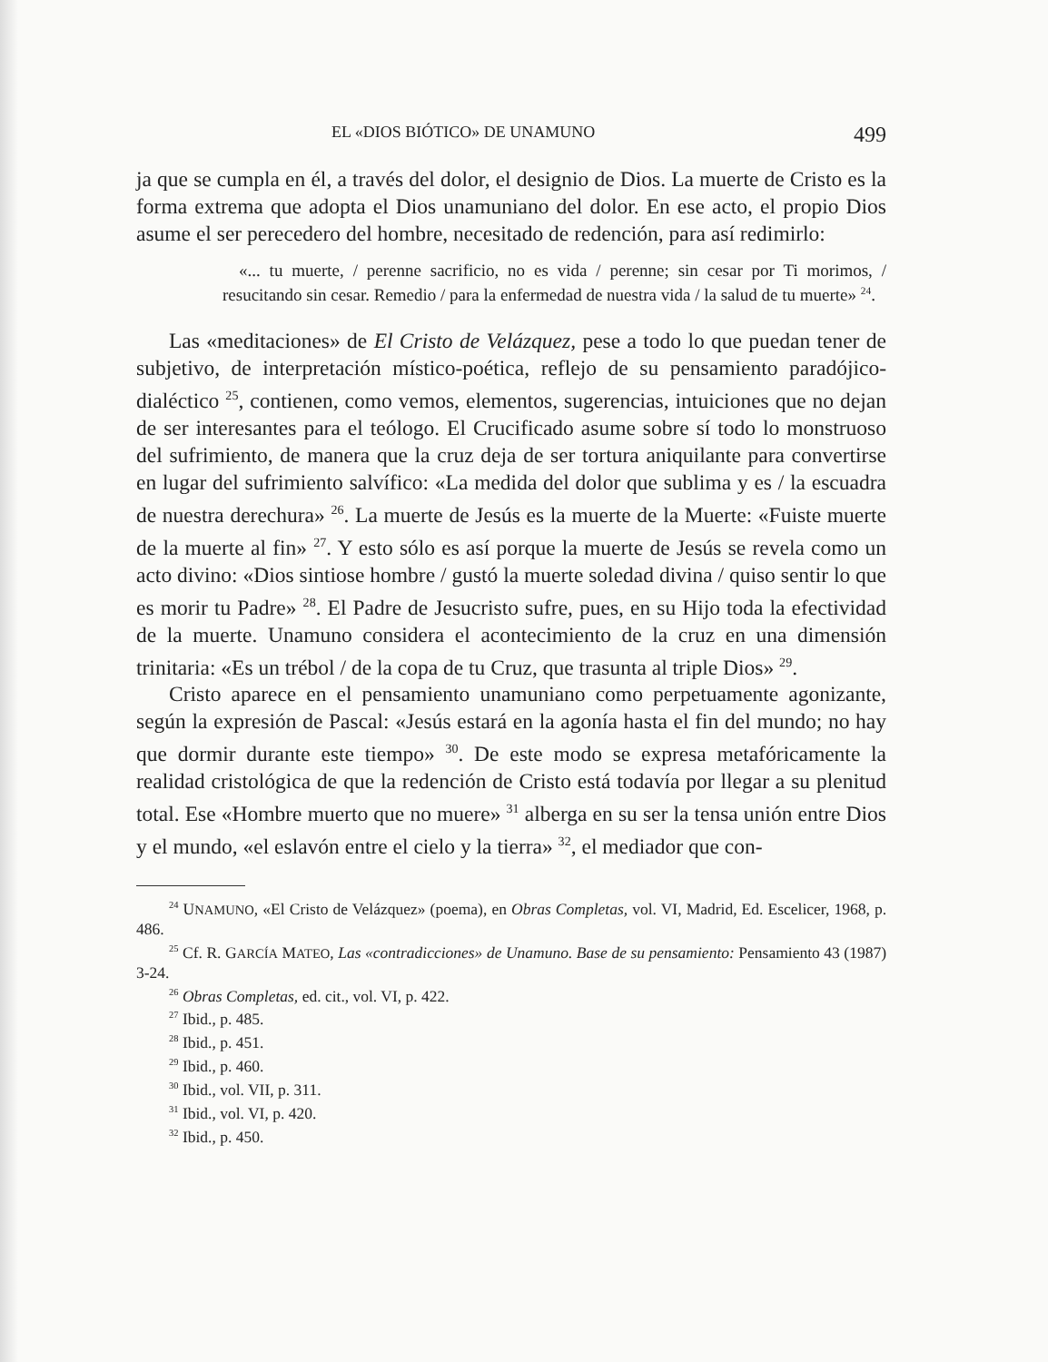EL «DIOS BIÓTICO» DE UNAMUNO 499
ja que se cumpla en él, a través del dolor, el designio de Dios. La muerte de Cristo es la forma extrema que adopta el Dios unamuniano del dolor. En ese acto, el propio Dios asume el ser perecedero del hombre, necesitado de redención, para así redimirlo:
«... tu muerte, / perenne sacrificio, no es vida / perenne; sin cesar por Ti morimos, / resucitando sin cesar. Remedio / para la enfermedad de nuestra vida / la salud de tu muerte» <sup>24</sup>.
Las «meditaciones» de El Cristo de Velázquez, pese a todo lo que puedan tener de subjetivo, de interpretación místico-poética, reflejo de su pensamiento paradójico-dialéctico <sup>25</sup>, contienen, como vemos, elementos, sugerencias, intuiciones que no dejan de ser interesantes para el teólogo. El Crucificado asume sobre sí todo lo monstruoso del sufrimiento, de manera que la cruz deja de ser tortura aniquilante para convertirse en lugar del sufrimiento salvífico: «La medida del dolor que sublima y es / la escuadra de nuestra derechura» <sup>26</sup>. La muerte de Jesús es la muerte de la Muerte: «Fuiste muerte de la muerte al fin» <sup>27</sup>. Y esto sólo es así porque la muerte de Jesús se revela como un acto divino: «Dios sintiose hombre / gustó la muerte soledad divina / quiso sentir lo que es morir tu Padre» <sup>28</sup>. El Padre de Jesucristo sufre, pues, en su Hijo toda la efectividad de la muerte. Unamuno considera el acontecimiento de la cruz en una dimensión trinitaria: «Es un trébol / de la copa de tu Cruz, que trasunta al triple Dios» <sup>29</sup>.
Cristo aparece en el pensamiento unamuniano como perpetuamente agonizante, según la expresión de Pascal: «Jesús estará en la agonía hasta el fin del mundo; no hay que dormir durante este tiempo» <sup>30</sup>. De este modo se expresa metafóricamente la realidad cristológica de que la redención de Cristo está todavía por llegar a su plenitud total. Ese «Hombre muerto que no muere» <sup>31</sup> alberga en su ser la tensa unión entre Dios y el mundo, «el eslavón entre el cielo y la tierra» <sup>32</sup>, el mediador que con-
<sup>24</sup> UNAMUNO, «El Cristo de Velázquez» (poema), en Obras Completas, vol. VI, Madrid, Ed. Escelicer, 1968, p. 486.
<sup>25</sup> Cf. R. GARCÍA MATEO, Las «contradicciones» de Unamuno. Base de su pensamiento: Pensamiento 43 (1987) 3-24.
<sup>26</sup> Obras Completas, ed. cit., vol. VI, p. 422.
<sup>27</sup> Ibid., p. 485.
<sup>28</sup> Ibid., p. 451.
<sup>29</sup> Ibid., p. 460.
<sup>30</sup> Ibid., vol. VII, p. 311.
<sup>31</sup> Ibid., vol. VI, p. 420.
<sup>32</sup> Ibid., p. 450.